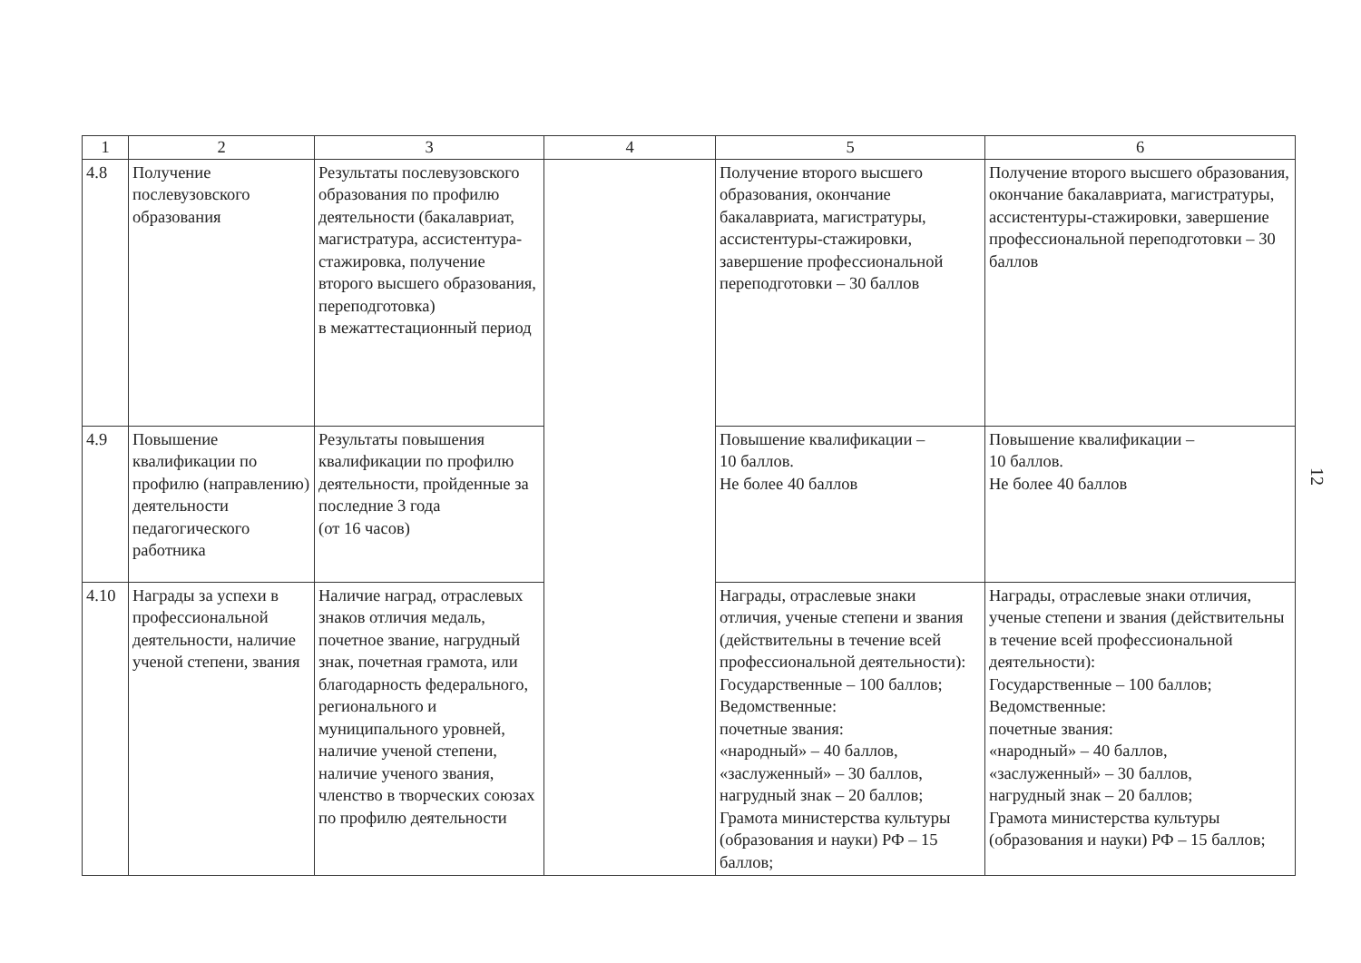| 1 | 2 | 3 | 4 | 5 | 6 |
| --- | --- | --- | --- | --- | --- |
| 4.8 | Получение послевузовского образования | Результаты послевузовского образования по профилю деятельности (бакалавриат, магистратура, ассистентура-стажировка, получение второго высшего образования, переподготовка) в межаттестационный период | | Получение второго высшего образования, окончание бакалавриата, магистратуры, ассистентуры-стажировки, завершение профессиональной переподготовки – 30 баллов | Получение второго высшего образования, окончание бакалавриата, магистратуры, ассистентуры-стажировки, завершение профессиональной переподготовки – 30 баллов |
| 4.9 | Повышение квалификации по профилю (направлению) деятельности педагогического работника | Результаты повышения квалификации по профилю деятельности, пройденные за последние 3 года (от 16 часов) | | Повышение квалификации – 10 баллов. Не более 40 баллов | Повышение квалификации – 10 баллов. Не более 40 баллов |
| 4.10 | Награды за успехи в профессиональной деятельности, наличие ученой степени, звания | Наличие наград, отраслевых знаков отличия медаль, почетное звание, нагрудный знак, почетная грамота, или благодарность федерального, регионального и муниципального уровней, наличие ученой степени, наличие ученого звания, членство в творческих союзах по профилю деятельности | | Награды, отраслевые знаки отличия, ученые степени и звания (действительны в течение всей профессиональной деятельности): Государственные – 100 баллов; Ведомственные: почетные звания: «народный» – 40 баллов, «заслуженный» – 30 баллов, нагрудный знак – 20 баллов; Грамота министерства культуры (образования и науки) РФ – 15 баллов; | Награды, отраслевые знаки отличия, ученые степени и звания (действительны в течение всей профессиональной деятельности): Государственные – 100 баллов; Ведомственные: почетные звания: «народный» – 40 баллов, «заслуженный» – 30 баллов, нагрудный знак – 20 баллов; Грамота министерства культуры (образования и науки) РФ – 15 баллов; |
12